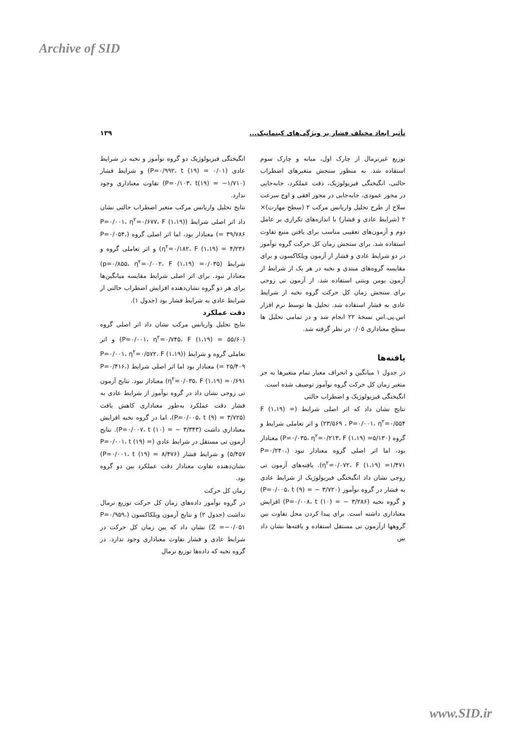Archive of SID
تأثیر ابعاد مختلف فشار بر ویژگی‌های کینماتیک... ۱۳۹
توزیع غیرنرمال از چارک اول، میانه و چارک سوم استفاده شد. به منظور سنجش متغیرهای اضطراب حالتی، انگیختگی فیزیولوژیک، دقت عملکرد، جابه‌جایی در محور عمودی، جابه‌جایی در محور افقی و اوج سرعت سلاح از طرح تحلیل واریانس مرکب ۲ (سطح مهارت)× ۲ (شرایط عادی و فشار) با اندازه‌های تکراری بر عامل دوم و آزمون‌های تعقیبی مناسب برای یافتن منبع تفاوت استفاده شد. برای سنجش زمان کل حرکت گروه نوآموز در دو شرایط عادی و فشار از آزمون ویلکاکسون و برای مقایسه گروه‌های مبتدی و نخبه در هر یک از شرایط از آزمون یومن ویتنی استفاده شد. از آزمون تی زوجی برای سنجش زمان کل حرکت گروه نخبه از شرایط عادی به فشار استفاده شد. تحلیل ها توسط نرم افزار اس.پی.اس نسخهٔ ۲۲ انجام شد و در تمامی تحلیل ها سطح معناداری ۰/۰۵ در نظر گرفته شد.
یافته‌ها
در جدول ۱ میانگین و انحراف معیار تمام متغیرها به جز متغیر زمان کل حرکت گروه نوآموز توصیف شده است.
انگیختگی فیزیولوژیک و اضطراب حالتی
نتایج نشان داد که اثر اصلی شرایط (F (۱،۱۹) = ۲۳/۵۶۹ ، P=۰/۰۰۱، η<sup>۲</sup>=۰/۵۵۴) و اثر تعاملی شرایط و گروه (P=۰/۰۳۵، η<sup>۲</sup>=۰/۲۱۳، F (۱،۱۹) =۵/۱۳۰) معنادار بود، اما اثر اصلی گروه معنادار نبود (P=۰/۲۴۰، η<sup>۲</sup>=۰/۰۷۲، F (۱،۱۹) =۱/۴۷۱). یافته‌های آزمون تی زوجی نشان داد انگیختگی فیزیولوژیک از شرایط عادی به فشار در گروه نوآموز (P=۰/۰۰۵، t (۹) = − ۳/۷۲۰) و گروه نخبه (P=۰/۰۰۸، t (۱۰) = − ۳/۲۸۶) افزایش معناداری داشته است. برای پیدا کردن محل تفاوت بین گروهها ازآزمون تی مستقل استفاده و یافته‌ها نشان داد بین
انگیختگی فیزیولوژیک دو گروه نوآموز و نخبه در شرایط عادی (P=۰/۹۹۲، t (۱۹) = ۰/۰۱) و شرایط فشار (P=۰/۱۰۳، t(۱۹) = −۱/۷۱۰) تفاوت معناداری وجود ندارد.
نتایج تحلیل واریانس مرکب متغیر اضطراب حالتی نشان داد اثر اصلی شرایط (P=۰/۰۰۱، η<sup>۲</sup>=۰/۶۷۷، F (۱،۱۹) = ۳۹/۷۸۶) معنادار بود، اما اثر اصلی گروه (P=۰/۰۵۴، η<sup>۲</sup>=۰/۱۸۲، F (۱،۱۹) = ۴/۲۳۶) و اثر تعاملی گروه و شرایط (p=۰/۸۵۵، η<sup>۲</sup>=۰/۰۰۲، F (۱،۱۹) =۰/۰۳۵) معنادار نبود. برای اثر اصلی شرایط مقایسه میانگین‌ها برای هر دو گروه نشان‌دهنده افزایش اضطراب حالتی از شرایط عادی به شرایط فشار بود (جدول ۱).
دقت عملکرد
نتایج تحلیل واریانس مرکب نشان داد اثر اصلی گروه (P=۰/۰۰۱، η<sup>۲</sup>=۰/۷۴۵، F (۱،۱۹) = ۵۵/۶۰) و اثر تعاملی گروه و شرایط (P=۰/۰۰۱، η<sup>۲</sup>=۰/۵۷۲، F (۱،۱۹) = ۲۵/۴۰۹) معنادار بود اما اثر اصلی شرایط (P=۰/۴۱۶، η<sup>۲</sup>=۰/۰۳۵، F (۱،۱۹) =۰/۶۹۱) معنادار نبود. نتایج آزمون تی زوجی نشان داد در گروه نوآموز از شرایط عادی به فشار دقت عملکرد به‌طور معناداری کاهش یافت (P=۰/۰۰۵، t (۹) = ۳/۷۲۵)، اما در گروه نخبه افزایش معناداری داشت (P=۰/۰۰۷، t (۱۰) = − ۳/۳۴۳). نتایج آزمون تی مستقل در شرایط عادی (P=۰/۰۰۱، t (۱۹) = ۵/۴۵۷) و شرایط فشار (P=۰/۰۰۱، t (۱۹) = ۸/۴۷۶) نشان‌دهنده تفاوت معنادار دقت عملکرد بین دو گروه بود.
زمان کل حرکت
در گروه نوآموز داده‌های زمان کل حرکت توزیع نرمال نداشت (جدول ۲) و نتایج آزمون ویلکاکسون (P=۰/۹۵۹، Z =−۰/۰۵۱) نشان داد که بین زمان کل حرکت در شرایط عادی و فشار تفاوت معناداری وجود ندارد. در گروه نخبه که داده‌ها توزیع نرمال
www.SID.ir